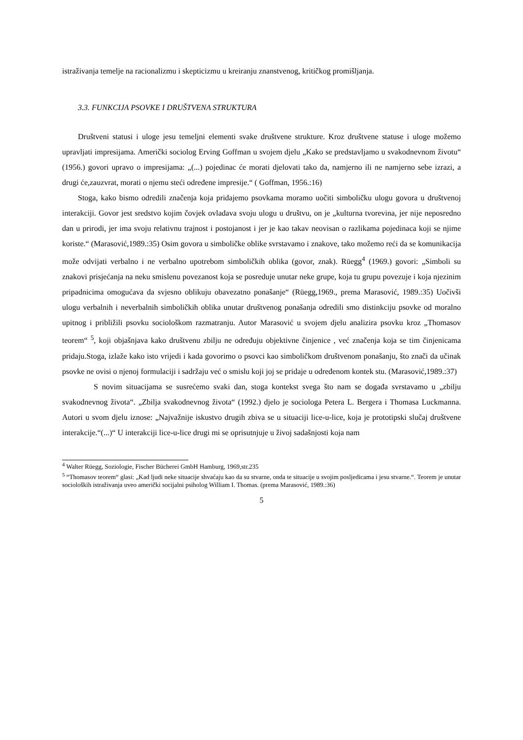istraživanja temelje na racionalizmu i skepticizmu u kreiranju znanstvenog, kritičkog promišljanja.
3.3. FUNKCIJA PSOVKE I DRUŠTVENA STRUKTURA
Društveni statusi i uloge jesu temeljni elementi svake društvene strukture. Kroz društvene statuse i uloge možemo upravljati impresijama. Američki sociolog Erving Goffman u svojem djelu „Kako se predstavljamo u svakodnevnom životu“ (1956.) govori upravo o impresijama: „(...) pojedinac će morati djelovati tako da, namjerno ili ne namjerno sebe izrazi, a drugi će,zauzvrat, morati o njemu steći određene impresije.“ ( Goffman, 1956.:16)
Stoga, kako bismo odredili značenja koja pridajemo psovkama moramo uočiti simboličku ulogu govora u društvenoj interakciji. Govor jest sredstvo kojim čovjek ovladava svoju ulogu u društvu, on je „kulturna tvorevina, jer nije neposredno dan u prirodi, jer ima svoju relativnu trajnost i postojanost i jer je kao takav neovisan o razlikama pojedinaca koji se njime koriste.“ (Marasović,1989.:35) Osim govora u simboličke oblike svrstavamo i znakove, tako možemo reći da se komunikacija može odvijati verbalno i ne verbalno upotrebom simboličkih oblika (govor, znak). Rüegg<sup>4</sup> (1969.) govori: „Simboli su znakovi prisjećanja na neku smislenu povezanost koja se posreduje unutar neke grupe, koja tu grupu povezuje i koja njezinim pripadnicima omogućava da svjesno oblikuju obavezatno ponašanje“ (Rüegg,1969., prema Marasović, 1989.:35) Uočivši ulogu verbalnih i neverbalnih simboličkih oblika unutar društvenog ponašanja odredili smo distinkciju psovke od moralno upitnog i približili psovku sociološkom razmatranju. Autor Marasović u svojem djelu analizira psovku kroz „Thomasov teorem“ <sup>5</sup>, koji objašnjava kako društvenu zbilju ne određuju objektivne činjenice , već značenja koja se tim činjenicama pridaju.Stoga, izlaže kako isto vrijedi i kada govorimo o psovci kao simboličkom društvenom ponašanju, što znači da učinak psovke ne ovisi o njenoj formulaciji i sadržaju već o smislu koji joj se pridaje u određenom kontek stu. (Marasović,1989.:37)
S novim situacijama se susrećemo svaki dan, stoga kontekst svega što nam se događa svrstavamo u „zbilju svakodnevnog života“. „Zbilja svakodnevnog života“ (1992.) djelo je sociologa Petera L. Bergera i Thomasa Luckmanna. Autori u svom djelu iznose: „Najvažnije iskustvo drugih zbiva se u situaciji lice-u-lice, koja je prototipski slučaj društvene interakcije.“(...)“ U interakciji lice-u-lice drugi mi se oprisutnjuje u živoj sadašnjosti koja nam
<sup>4</sup> Walter Rüegg, Soziologie, Fischer Bücherei GmbH Hamburg, 1969,str.235
<sup>5</sup> “Thomasov teorem“ glasi: „Kad ljudi neke situacije shvaćaju kao da su stvarne, onda te situacije u svojim posljedicama i jesu stvarne.“. Teorem je unutar socioloških istraživanja uveo američki socijalni psiholog William I. Thomas. (prema Marasović, 1989.:36)
5